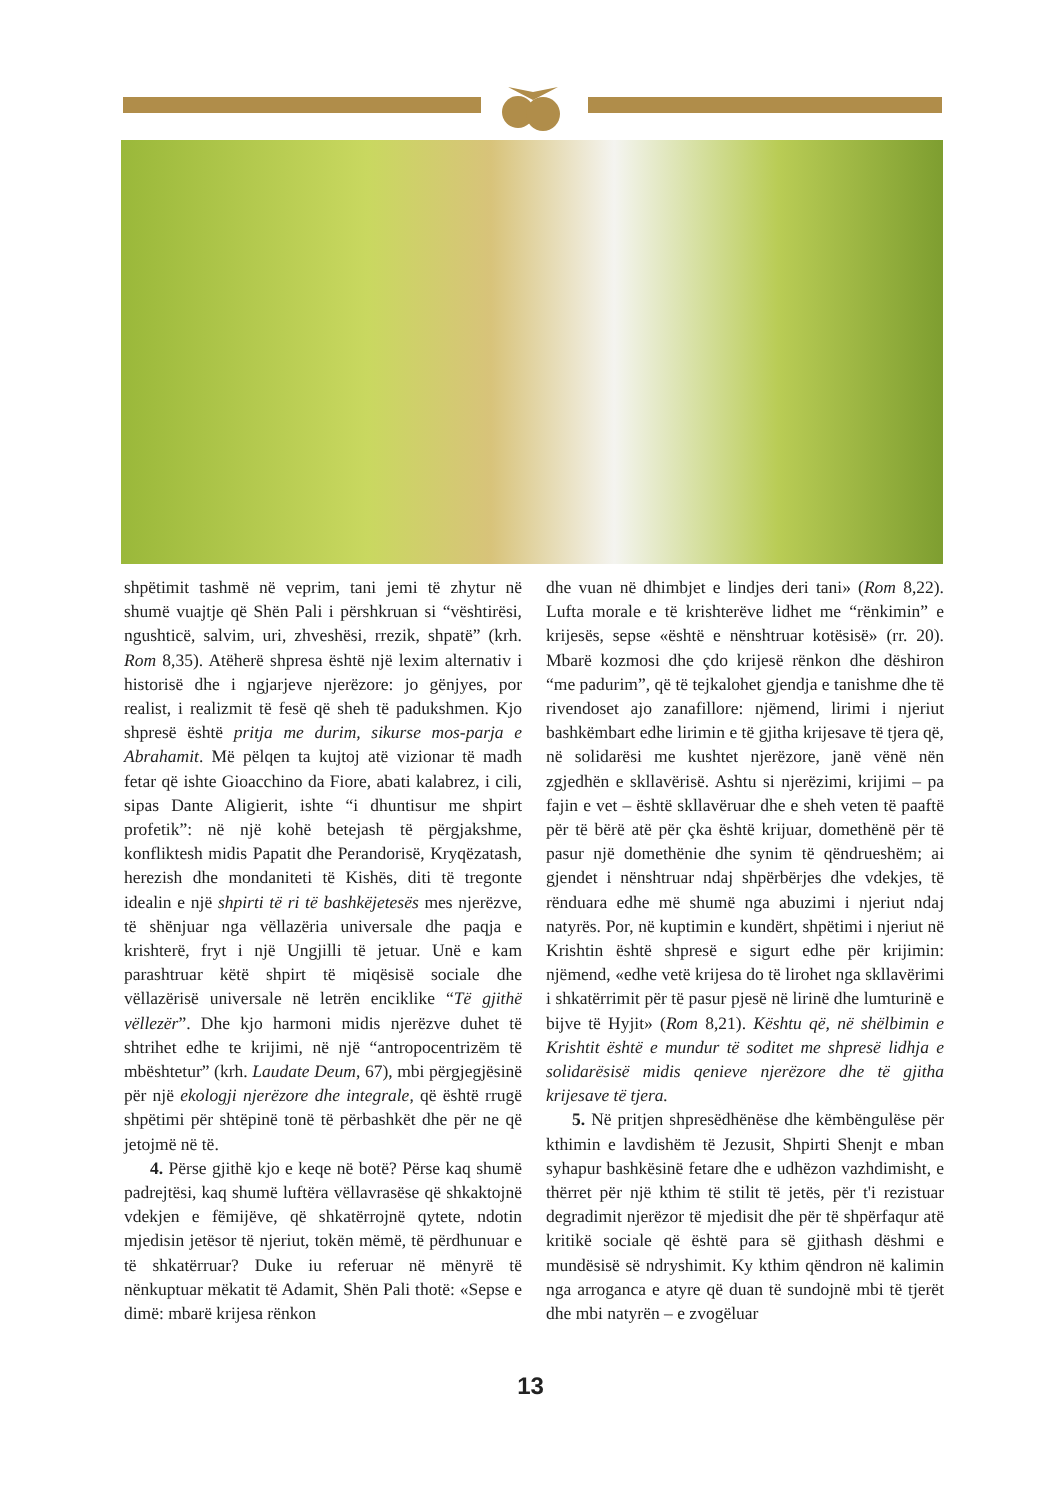shpëtimit tashmë në veprim, tani jemi të zhytur në shumë vuajtje që Shën Pali i përshkruan si “vështirësi, ngushticë, salvim, uri, zhveshësi, rrezik, shpatë” (krh. Rom 8,35). Atëherë shpresa është një lexim alternativ i historisë dhe i ngjarjeve njerëzore: jo gënjyes, por realist, i realizmit të fesë që sheh të padukshmen. Kjo shpresë është pritja me durim, sikurse mos-parja e Abrahamit. Më pëlqen ta kujtoj atë vizionar të madh fetar që ishte Gioacchino da Fiore, abati kalabrez, i cili, sipas Dante Aligierit, ishte “i dhuntisur me shpirt profetik”: në një kohë betejash të përgjakshme, konfliktesh midis Papatit dhe Perandorisë, Kryqëzatash, herezish dhe mondaniteti të Kishës, diti të tregonte idealin e një shpirti të ri të bashkëjetesës mes njerëzve, të shënjuar nga vëllazëria universale dhe paqja e krishterë, fryt i një Ungjilli të jetuar. Unë e kam parashtruar këtë shpirt të miqësisë sociale dhe vëllazërisë universale në letrën enciklike “Të gjithë vëllezër”. Dhe kjo harmoni midis njerëzve duhet të shtrihet edhe te krijimi, në një “antropocentrizëm të mbështetur” (krh. Laudate Deum, 67), mbi përgjegjësinë për një ekologji njerëzore dhe integrale, që është rrugë shpëtimi për shtëpinë tonë të përbashkët dhe për ne që jetojmë në të.
4. Përse gjithë kjo e keqe në botë? Përse kaq shumë padrejtësi, kaq shumë luftëra vëllavrasëse që shkaktojnë vdekjen e fëmijëve, që shkatërrojnë qytete, ndotin mjedisin jetësor të njeriut, tokën mëmë, të përdhunuar e të shkatërruar? Duke iu referuar në mënyrë të nënkuptuar mëkatit të Adamit, Shën Pali thotë: «Sepse e dimë: mbarë krijesa rënkon
dhe vuan në dhimbjet e lindjes deri tani» (Rom 8,22). Lufta morale e të krishterëve lidhet me “rënkimin” e krijesës, sepse «është e nënshtruar kotësisë» (rr. 20). Mbarë kozmosi dhe çdo krijesë rënkon dhe dëshiron “me padurim”, që të tejkalohet gjendja e tanishme dhe të rivendoset ajo zanafillore: njëmend, lirimi i njeriut bashkëmbart edhe lirimin e të gjitha krijesave të tjera që, në solidarësi me kushtet njerëzore, janë vënë nën zgjedhën e skllavërisë. Ashtu si njerëzimi, krijimi – pa fajin e vet – është skllavëruar dhe e sheh veten të paaftë për të bërë atë për çka është krijuar, domethënë për të pasur një domethënie dhe synim të qëndrueshëm; ai gjendet i nënshtruar ndaj shpërbërjes dhe vdekjes, të rënduara edhe më shumë nga abuzimi i njeriut ndaj natyrës. Por, në kuptimin e kundërt, shpëtimi i njeriut në Krishtin është shpresë e sigurt edhe për krijimin: njëmend, «edhe vetë krijesa do të lirohet nga skllavërimi i shkatërrimit për të pasur pjesë në lirinë dhe lumturinë e bijve të Hyjit» (Rom 8,21). Kështu që, në shëlbimin e Krishtit është e mundur të soditet me shpresë lidhja e solidarësisë midis qenieve njerëzore dhe të gjitha krijesave të tjera.
5. Në pritjen shpresëdhënëse dhe këmbëngulëse për kthimin e lavdishëm të Jezusit, Shpirti Shenjt e mban syhapur bashkësinë fetare dhe e udhëzon vazhdimisht, e thërret për një kthim të stilit të jetës, për t'i rezistuar degradimit njerëzor të mjedisit dhe për të shpërfaqur atë kritikë sociale që është para së gjithash dëshmi e mundësisë së ndryshimit. Ky kthim qëndron në kalimin nga arroganca e atyre që duan të sundojnë mbi të tjerët dhe mbi natyrën – e zvogëluar
13